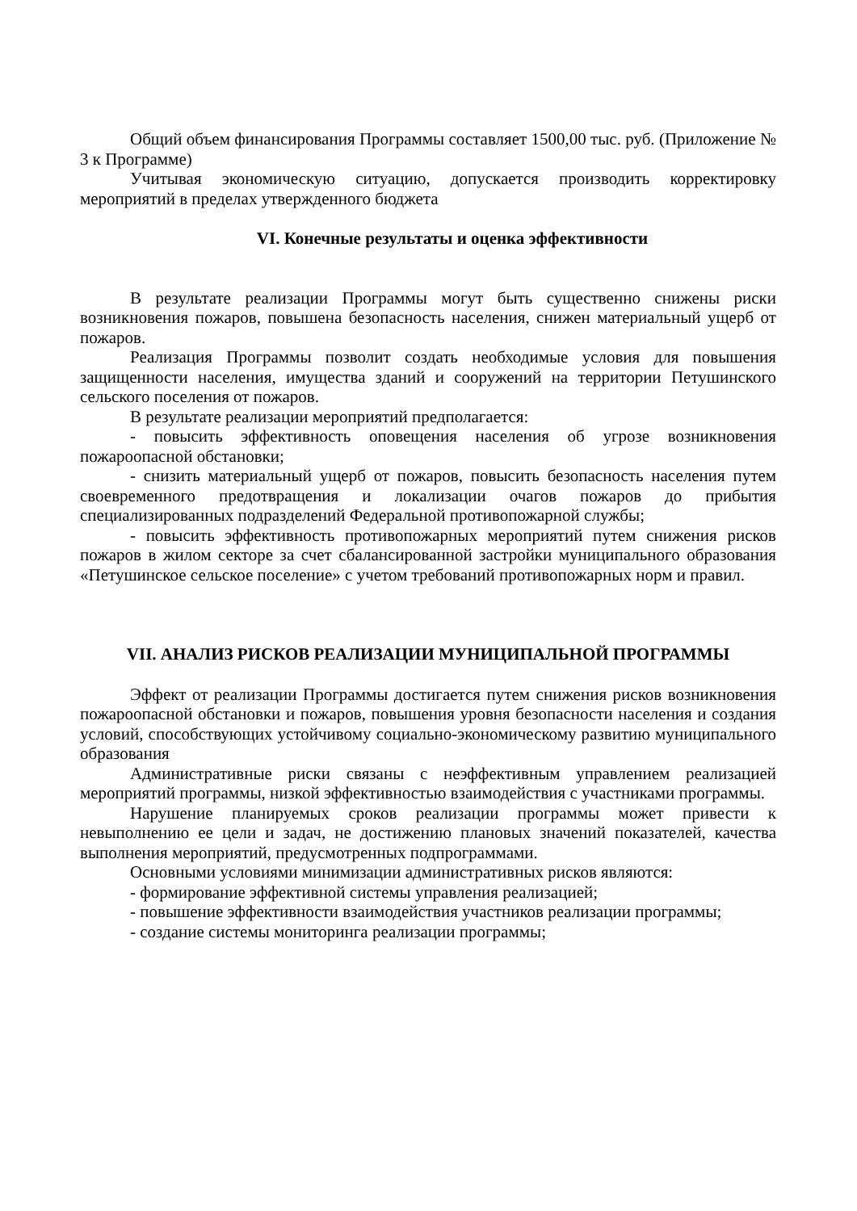Общий объем финансирования Программы составляет 1500,00 тыс. руб. (Приложение № 3 к Программе)
Учитывая экономическую ситуацию, допускается производить корректировку мероприятий в пределах утвержденного бюджета
VI. Конечные результаты и оценка эффективности
В результате реализации Программы могут быть существенно снижены риски возникновения пожаров, повышена безопасность населения, снижен материальный ущерб от пожаров.
Реализация Программы позволит создать необходимые условия для повышения защищенности населения, имущества зданий и сооружений на территории Петушинского сельского поселения от пожаров.
В результате реализации мероприятий предполагается:
- повысить эффективность оповещения населения об угрозе возникновения пожароопасной обстановки;
- снизить материальный ущерб от пожаров, повысить безопасность населения путем своевременного предотвращения и локализации очагов пожаров до прибытия специализированных подразделений Федеральной противопожарной службы;
- повысить эффективность противопожарных мероприятий путем снижения рисков пожаров в жилом секторе за счет сбалансированной застройки муниципального образования «Петушинское сельское поселение» с учетом требований противопожарных норм и правил.
VII. АНАЛИЗ РИСКОВ РЕАЛИЗАЦИИ МУНИЦИПАЛЬНОЙ ПРОГРАММЫ
Эффект от реализации Программы достигается путем снижения рисков возникновения пожароопасной обстановки и пожаров, повышения уровня безопасности населения и создания условий, способствующих устойчивому социально-экономическому развитию муниципального образования
Административные риски связаны с неэффективным управлением реализацией мероприятий программы, низкой эффективностью взаимодействия с участниками программы.
Нарушение планируемых сроков реализации программы может привести к невыполнению ее цели и задач, не достижению плановых значений показателей, качества выполнения мероприятий, предусмотренных подпрограммами.
Основными условиями минимизации административных рисков являются:
- формирование эффективной системы управления реализацией;
- повышение эффективности взаимодействия участников реализации программы;
- создание системы мониторинга реализации программы;